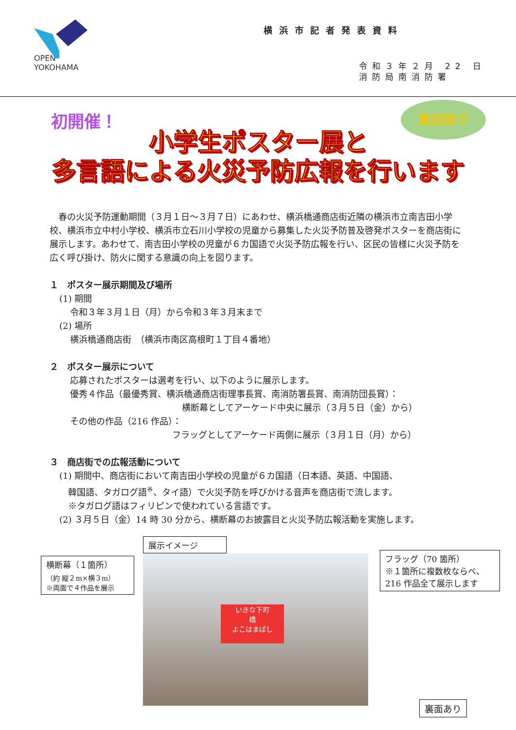OPEN
YOKOHAMA
横浜市記者発表資料
令和３年２月 22 日
消防局南消防署
商店街で
初開催！
小学生ポスター展と
多言語による火災予防広報を行います
春の火災予防運動期間（３月１日～３月７日）にあわせ、横浜橋通商店街近隣の横浜市立南吉田小学校、横浜市立中村小学校、横浜市立石川小学校の児童から募集した火災予防普及啓発ポスターを商店街に展示します。あわせて、南吉田小学校の児童が６カ国語で火災予防広報を行い、区民の皆様に火災予防を広く呼び掛け、防火に関する意識の向上を図ります。
１　ポスター展示期間及び場所
(1) 期間
令和３年３月１日（月）から令和３年３月末まで
(2) 場所
横浜橋通商店街　（横浜市南区高根町１丁目４番地）
２　ポスター展示について
応募されたポスターは選考を行い、以下のように展示します。
優秀４作品（最優秀賞、横浜橋通商店街理事長賞、南消防署長賞、南消防団長賞）：
横断幕としてアーケード中央に展示（３月５日（金）から）
その他の作品（216 作品）：
フラッグとしてアーケード両側に展示（３月１日（月）から）
３　商店街での広報活動について
(1) 期間中、商店街において南吉田小学校の児童が６カ国語（日本語、英語、中国語、
　韓国語、タガログ語<sup>※</sup>、タイ語）で火災予防を呼びかける音声を商店街で流します。
　※タガログ語はフィリピンで使われている言語です。
(2) ３月５日（金）14 時 30 分から、横断幕のお披露目と火災予防広報活動を実施します。
横断幕（１箇所）
（約 縦２m×横３m）
※両面で４作品を展示
展示イメージ
いきな下町
橋
よこはまばし
フラッグ（70 箇所）
※１箇所に複数枚ならべ、
216 作品全て展示します
裏面あり